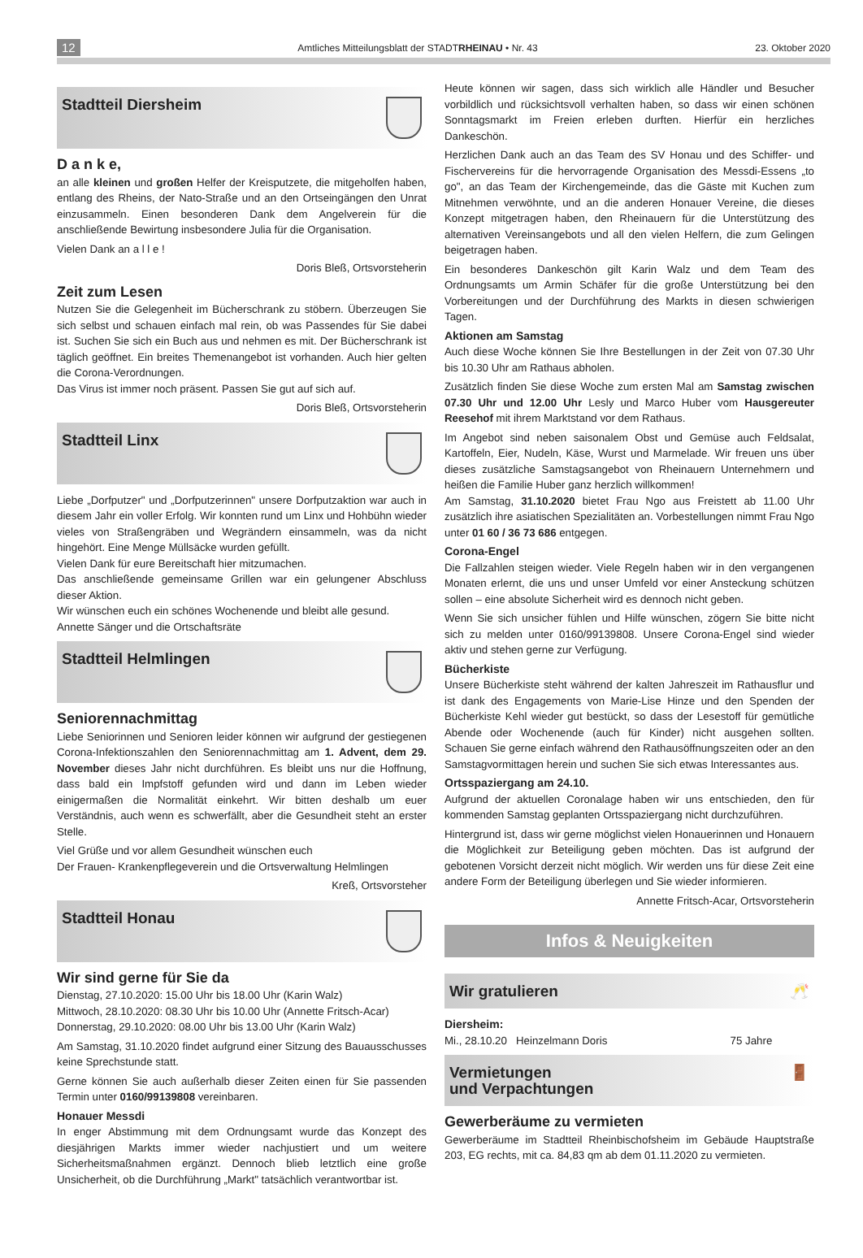12 Amtliches Mitteilungsblatt der STADTRHEINAU • Nr. 43 23. Oktober 2020
Stadtteil Diersheim
D a n k e,
an alle kleinen und großen Helfer der Kreisputzete, die mitgeholfen haben, entlang des Rheins, der Nato-Straße und an den Ortseingängen den Unrat einzusammeln. Einen besonderen Dank dem Angelverein für die anschließende Bewirtung insbesondere Julia für die Organisation.
Vielen Dank an a l l e !
Doris Bleß, Ortsvorsteherin
Zeit zum Lesen
Nutzen Sie die Gelegenheit im Bücherschrank zu stöbern. Überzeugen Sie sich selbst und schauen einfach mal rein, ob was Passendes für Sie dabei ist. Suchen Sie sich ein Buch aus und nehmen es mit. Der Bücherschrank ist täglich geöffnet. Ein breites Themenangebot ist vorhanden. Auch hier gelten die Corona-Verordnungen.
Das Virus ist immer noch präsent. Passen Sie gut auf sich auf.
Doris Bleß, Ortsvorsteherin
Stadtteil Linx
Liebe „Dorfputzer" und „Dorfputzerinnen" unsere Dorfputzaktion war auch in diesem Jahr ein voller Erfolg. Wir konnten rund um Linx und Hohbühn wieder vieles von Straßengräben und Wegrändern einsammeln, was da nicht hingehört. Eine Menge Müllsäcke wurden gefüllt.
Vielen Dank für eure Bereitschaft hier mitzumachen.
Das anschließende gemeinsame Grillen war ein gelungener Abschluss dieser Aktion.
Wir wünschen euch ein schönes Wochenende und bleibt alle gesund.
Annette Sänger und die Ortschaftsräte
Stadtteil Helmlingen
Seniorennachmittag
Liebe Seniorinnen und Senioren leider können wir aufgrund der gestiegenen Corona-Infektionszahlen den Seniorennachmittag am 1. Advent, dem 29. November dieses Jahr nicht durchführen. Es bleibt uns nur die Hoffnung, dass bald ein Impfstoff gefunden wird und dann im Leben wieder einigermaßen die Normalität einkehrt. Wir bitten deshalb um euer Verständnis, auch wenn es schwerfällt, aber die Gesundheit steht an erster Stelle.
Viel Grüße und vor allem Gesundheit wünschen euch
Der Frauen- Krankenpflegeverein und die Ortsverwaltung Helmlingen
Kreß, Ortsvorsteher
Stadtteil Honau
Wir sind gerne für Sie da
Dienstag, 27.10.2020: 15.00 Uhr bis 18.00 Uhr (Karin Walz)
Mittwoch, 28.10.2020: 08.30 Uhr bis 10.00 Uhr (Annette Fritsch-Acar)
Donnerstag, 29.10.2020: 08.00 Uhr bis 13.00 Uhr (Karin Walz)
Am Samstag, 31.10.2020 findet aufgrund einer Sitzung des Bauausschusses keine Sprechstunde statt.
Gerne können Sie auch außerhalb dieser Zeiten einen für Sie passenden Termin unter 0160/99139808 vereinbaren.
Honauer Messdi
In enger Abstimmung mit dem Ordnungsamt wurde das Konzept des diesjährigen Markts immer wieder nachjustiert und um weitere Sicherheitsmaßnahmen ergänzt. Dennoch blieb letztlich eine große Unsicherheit, ob die Durchführung „Markt" tatsächlich verantwortbar ist.
Heute können wir sagen, dass sich wirklich alle Händler und Besucher vorbildlich und rücksichtsvoll verhalten haben, so dass wir einen schönen Sonntagsmarkt im Freien erleben durften. Hierfür ein herzliches Dankeschön.
Herzlichen Dank auch an das Team des SV Honau und des Schiffer- und Fischervereins für die hervorragende Organisation des Messdi-Essens „to go", an das Team der Kirchengemeinde, das die Gäste mit Kuchen zum Mitnehmen verwöhnte, und an die anderen Honauer Vereine, die dieses Konzept mitgetragen haben, den Rheinauern für die Unterstützung des alternativen Vereinsangebots und all den vielen Helfern, die zum Gelingen beigetragen haben.
Ein besonderes Dankeschön gilt Karin Walz und dem Team des Ordnungsamts um Armin Schäfer für die große Unterstützung bei den Vorbereitungen und der Durchführung des Markts in diesen schwierigen Tagen.
Aktionen am Samstag
Auch diese Woche können Sie Ihre Bestellungen in der Zeit von 07.30 Uhr bis 10.30 Uhr am Rathaus abholen.
Zusätzlich finden Sie diese Woche zum ersten Mal am Samstag zwischen 07.30 Uhr und 12.00 Uhr Lesly und Marco Huber vom Hausgereuter Reesehof mit ihrem Marktstand vor dem Rathaus.
Im Angebot sind neben saisonalem Obst und Gemüse auch Feldsalat, Kartoffeln, Eier, Nudeln, Käse, Wurst und Marmelade. Wir freuen uns über dieses zusätzliche Samstagsangebot von Rheinauern Unternehmern und heißen die Familie Huber ganz herzlich willkommen!
Am Samstag, 31.10.2020 bietet Frau Ngo aus Freistett ab 11.00 Uhr zusätzlich ihre asiatischen Spezialitäten an. Vorbestellungen nimmt Frau Ngo unter 01 60 / 36 73 686 entgegen.
Corona-Engel
Die Fallzahlen steigen wieder. Viele Regeln haben wir in den vergangenen Monaten erlernt, die uns und unser Umfeld vor einer Ansteckung schützen sollen – eine absolute Sicherheit wird es dennoch nicht geben.
Wenn Sie sich unsicher fühlen und Hilfe wünschen, zögern Sie bitte nicht sich zu melden unter 0160/99139808. Unsere Corona-Engel sind wieder aktiv und stehen gerne zur Verfügung.
Bücherkiste
Unsere Bücherkiste steht während der kalten Jahreszeit im Rathausflur und ist dank des Engagements von Marie-Lise Hinze und den Spenden der Bücherkiste Kehl wieder gut bestückt, so dass der Lesestoff für gemütliche Abende oder Wochenende (auch für Kinder) nicht ausgehen sollten. Schauen Sie gerne einfach während den Rathausöffnungszeiten oder an den Samstagvormittagen herein und suchen Sie sich etwas Interessantes aus.
Ortsspaziergang am 24.10.
Aufgrund der aktuellen Coronalage haben wir uns entschieden, den für kommenden Samstag geplanten Ortsspaziergang nicht durchzuführen.
Hintergrund ist, dass wir gerne möglichst vielen Honauerinnen und Honauern die Möglichkeit zur Beteiligung geben möchten. Das ist aufgrund der gebotenen Vorsicht derzeit nicht möglich. Wir werden uns für diese Zeit eine andere Form der Beteiligung überlegen und Sie wieder informieren.
Annette Fritsch-Acar, Ortsvorsteherin
Infos & Neuigkeiten
Wir gratulieren 🥂
Diersheim:
Mi., 28.10.20 Heinzelmann Doris 75 Jahre
Vermietungen
und Verpachtungen 🚪
Gewerberäume zu vermieten
Gewerberäume im Stadtteil Rheinbischofsheim im Gebäude Hauptstraße 203, EG rechts, mit ca. 84,83 qm ab dem 01.11.2020 zu vermieten.